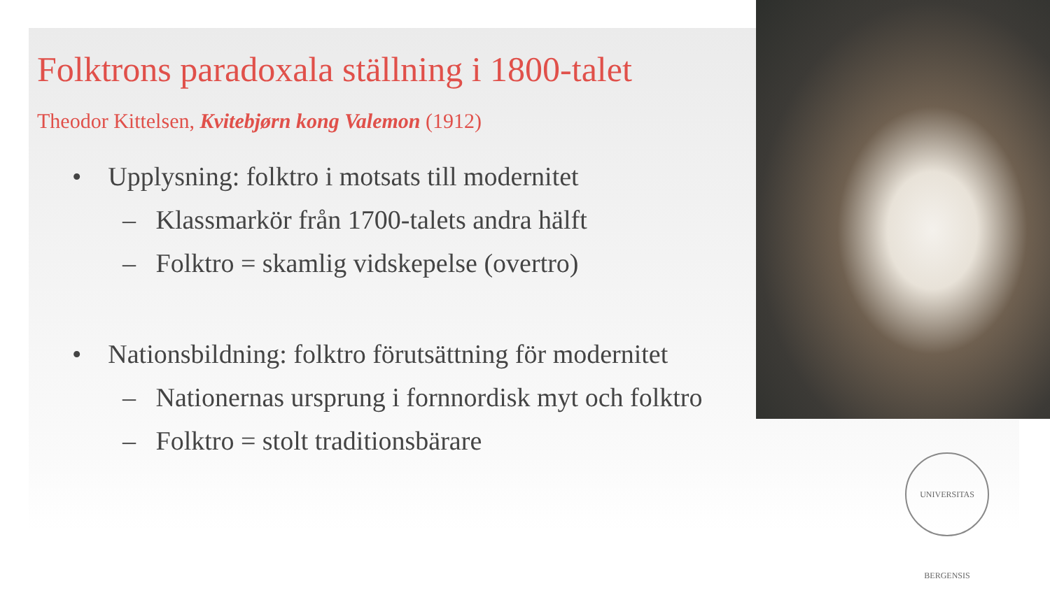Folktrons paradoxala ställning i 1800-talet
Theodor Kittelsen, Kvitebjørn kong Valemon (1912)
• Upplysning: folktro i motsats till modernitet
– Klassmarkör från 1700-talets andra hälft
– Folktro = skamlig vidskepelse (overtro)
• Nationsbildning: folktro förutsättning för modernitet
– Nationernas ursprung i fornnordisk myt och folktro
– Folktro = stolt traditionsbärare
UNIVERSITAS BERGENSIS